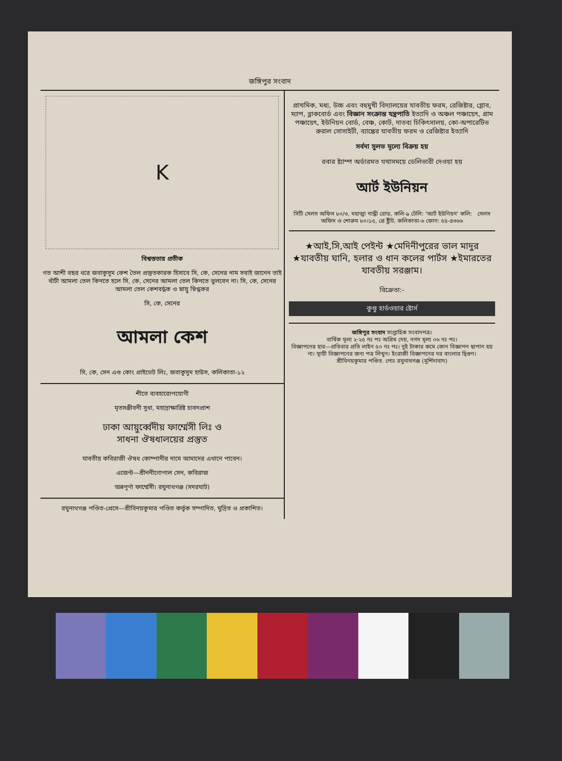জঙ্গিপুর সংবাদ
K
বিশ্বস্ততার প্রতীক
গত আশী বছর ধরে জবাকুসুম কেশ তৈল প্রস্তুতকারক হিসাবে সি, কে, সেনের নাম সবাই জানেন তাই খাঁটী আমলা তেল কিনতে হলে সি, কে, সেনের আমলা তেল কিনতে ভুলবেন না। সি, কে, সেনের আমলা তেল কেশবর্দ্ধক ও স্নায়ু স্নিগ্ধকর
সি, কে, সেনের
আমলা কেশ
সি, কে, সেন এণ্ড কোং প্রাইভেট লিঃ, জবাকুসুম হাউস, কলিকাতা-১২
শীতে ব্যবহারোপযোগী
মৃতসঞ্জীবনী সুধা, মহাদ্রাক্ষারিষ্ট চ্যবনপ্রাশ
ঢাকা আয়ুর্ব্বেদীয় ফার্ম্মেসী লিঃ ও
সাধনা ঔষধালয়ের প্রস্তুত
যাবতীয় কবিরাজী ঔষধ কোম্পানীর দামে আমাদের এখানে পাবেন।
এজেন্ট—শ্রীননীগোপাল সেন, কবিরাজ
অন্নপূর্ণা ফার্ম্মেসী। রঘুনাথগঞ্জ (সদরঘাট)
রঘুনাথগঞ্জ পণ্ডিত-প্রেসে—শ্রীবিনয়কুমার পণ্ডিত কর্ত্তৃক সম্পাদিত, মুদ্রিত ও প্রকাশিত।
প্রাথমিক, মধ্য, উচ্চ এবং বহুমুখী বিদ্যালয়ের যাবতীয় ফরম, রেজিষ্টার, গ্লোব, ম্যাপ, ব্লাকবোর্ড এবং বিজ্ঞান সংক্রান্ত যন্ত্রপাতি ইত্যাদি ও অঞ্চল পঞ্চায়েৎ, গ্রাম পঞ্চায়েৎ, ইউনিয়ন বোর্ড, বেঞ্চ, কোর্ট, দাতব্য চিকিৎসালয়, কো-অপারেটিভ রুরাল সোসাইটী, ব্যাঙ্কের যাবতীয় ফরম ও রেজিষ্টার ইত্যাদি
সর্বদা সুলভ মূল্যে বিক্রয় হয়
রবার ষ্ট্যাম্প অর্ডারমত যথাসময়ে ডেলিভারী দেওয়া হয়
আর্ট ইউনিয়ন
সিটি সেলস অফিস ৮০/৩, মহাত্মা গান্ধী রোড, কলি-৯ টেলি: 'আর্ট ইউনিয়ন' কলি: সেলস অফিস ও শোরুম ৮০।১৫, গ্রে ষ্ট্রীট, কলিকাতা-৬ ফোন: ৫৫-৪৩৬৬
★আই,সি,আই পেইন্ট ★মেদিনীপুরের ভাল মাদুর ★যাবতীয় ঘানি, হলার ও ধান কলের পার্টস ★ইমারতের যাবতীয় সরঞ্জাম।
বিক্রেতা:-
কুণ্ডু হার্ডওয়ার ষ্টোর্স
জঙ্গিপুর সংবাদ সাপ্তাহিক সংবাদপত্র।
বার্ষিক মূল্য ২·২৫ নঃ পঃ অগ্রিম দেয়, নগদ মূল্য ০৬ নঃ পঃ।
বিজ্ঞাপনের হার—প্রতিবার প্রতি লাইন ৫০ নঃ পঃ। দুই টাকার কমে কোন বিজ্ঞাপন ছাপান হয় না। স্থায়ী বিজ্ঞাপনের জন্য পত্র লিখুন। ইংরাজী বিজ্ঞাপনের দর বাংলার দ্বিগুণ।
শ্রীবিনয়কুমার পণ্ডিত. পোঃ রঘুনাথগঞ্জ (মুর্শিদাবাদ)